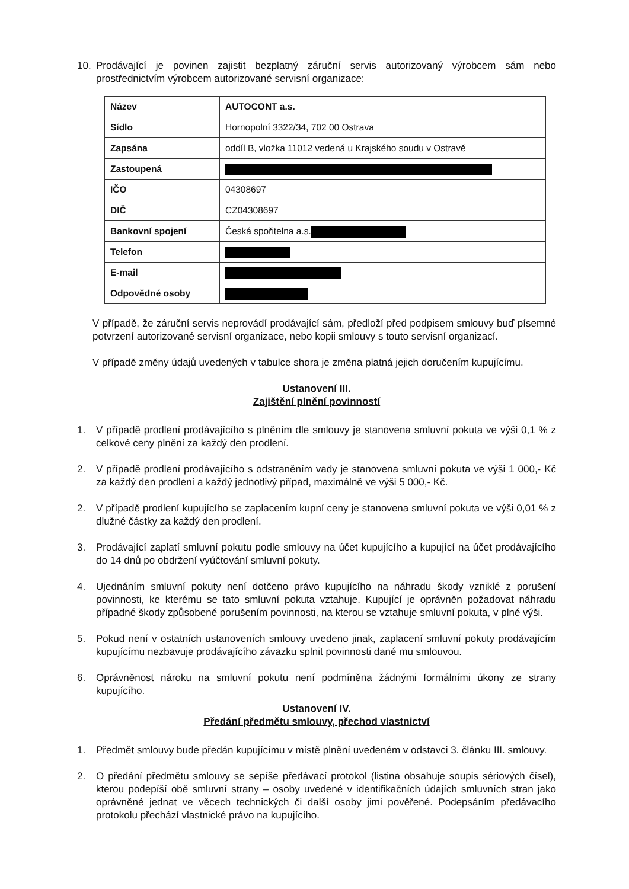10. Prodávající je povinen zajistit bezplatný záruční servis autorizovaný výrobcem sám nebo prostřednictvím výrobcem autorizované servisní organizace:
| Název | AUTOCONT a.s. |
| Sídlo | Hornopolní 3322/34, 702 00 Ostrava |
| Zapsána | oddíl B, vložka 11012 vedená u Krajského soudu v Ostravě |
| Zastoupená | |
| IČO | 04308697 |
| DIČ | CZ04308697 |
| Bankovní spojení | Česká spořitelna a.s. |
| Telefon | |
| E-mail | |
| Odpovědné osoby | |
V případě, že záruční servis neprovádí prodávající sám, předloží před podpisem smlouvy buď písemné potvrzení autorizované servisní organizace, nebo kopii smlouvy s touto servisní organizací.
V případě změny údajů uvedených v tabulce shora je změna platná jejich doručením kupujícímu.
Ustanovení III.
Zajištění plnění povinností
1. V případě prodlení prodávajícího s plněním dle smlouvy je stanovena smluvní pokuta ve výši 0,1 % z celkové ceny plnění za každý den prodlení.
2. V případě prodlení prodávajícího s odstraněním vady je stanovena smluvní pokuta ve výši 1 000,- Kč za každý den prodlení a každý jednotlivý případ, maximálně ve výši 5 000,- Kč.
2. V případě prodlení kupujícího se zaplacením kupní ceny je stanovena smluvní pokuta ve výši 0,01 % z dlužné částky za každý den prodlení.
3. Prodávající zaplatí smluvní pokutu podle smlouvy na účet kupujícího a kupující na účet prodávajícího do 14 dnů po obdržení vyúčtování smluvní pokuty.
4. Ujednáním smluvní pokuty není dotčeno právo kupujícího na náhradu škody vzniklé z porušení povinnosti, ke kterému se tato smluvní pokuta vztahuje. Kupující je oprávněn požadovat náhradu případné škody způsobené porušením povinnosti, na kterou se vztahuje smluvní pokuta, v plné výši.
5. Pokud není v ostatních ustanoveních smlouvy uvedeno jinak, zaplacení smluvní pokuty prodávajícím kupujícímu nezbavuje prodávajícího závazku splnit povinnosti dané mu smlouvou.
6. Oprávněnost nároku na smluvní pokutu není podmíněna žádnými formálními úkony ze strany kupujícího.
Ustanovení IV.
Předání předmětu smlouvy, přechod vlastnictví
1. Předmět smlouvy bude předán kupujícímu v místě plnění uvedeném v odstavci 3. článku III. smlouvy.
2. O předání předmětu smlouvy se sepíše předávací protokol (listina obsahuje soupis sériových čísel), kterou podepíší obě smluvní strany – osoby uvedené v identifikačních údajích smluvních stran jako oprávněné jednat ve věcech technických či další osoby jimi pověřené. Podepsáním předávacího protokolu přechází vlastnické právo na kupujícího.